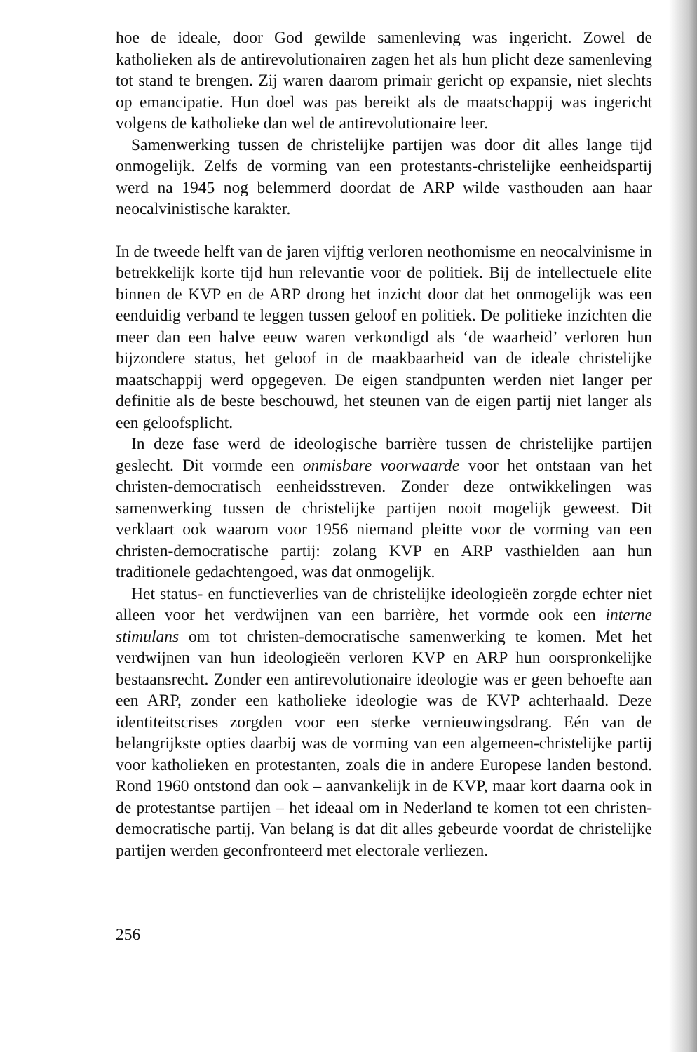hoe de ideale, door God gewilde samenleving was ingericht. Zowel de katholieken als de antirevolutionairen zagen het als hun plicht deze samenleving tot stand te brengen. Zij waren daarom primair gericht op expansie, niet slechts op emancipatie. Hun doel was pas bereikt als de maatschappij was ingericht volgens de katholieke dan wel de antirevolutionaire leer.
Samenwerking tussen de christelijke partijen was door dit alles lange tijd onmogelijk. Zelfs de vorming van een protestants-christelijke eenheidspartij werd na 1945 nog belemmerd doordat de ARP wilde vasthouden aan haar neocalvinistische karakter.
In de tweede helft van de jaren vijftig verloren neothomisme en neocalvinisme in betrekkelijk korte tijd hun relevantie voor de politiek. Bij de intellectuele elite binnen de KVP en de ARP drong het inzicht door dat het onmogelijk was een eenduidig verband te leggen tussen geloof en politiek. De politieke inzichten die meer dan een halve eeuw waren verkondigd als ‘de waarheid’ verloren hun bijzondere status, het geloof in de maakbaarheid van de ideale christelijke maatschappij werd opgegeven. De eigen standpunten werden niet langer per definitie als de beste beschouwd, het steunen van de eigen partij niet langer als een geloofsplicht.
In deze fase werd de ideologische barrière tussen de christelijke partijen geslecht. Dit vormde een onmisbare voorwaarde voor het ontstaan van het christen-democratisch eenheidsstreven. Zonder deze ontwikkelingen was samenwerking tussen de christelijke partijen nooit mogelijk geweest. Dit verklaart ook waarom voor 1956 niemand pleitte voor de vorming van een christen-democratische partij: zolang KVP en ARP vasthielden aan hun traditionele gedachtengoed, was dat onmogelijk.
Het status- en functieverlies van de christelijke ideologieën zorgde echter niet alleen voor het verdwijnen van een barrière, het vormde ook een interne stimulans om tot christen-democratische samenwerking te komen. Met het verdwijnen van hun ideologieën verloren KVP en ARP hun oorspronkelijke bestaansrecht. Zonder een antirevolutionaire ideologie was er geen behoefte aan een ARP, zonder een katholieke ideologie was de KVP achterhaald. Deze identiteitscrises zorgden voor een sterke vernieuwingsdrang. Eén van de belangrijkste opties daarbij was de vorming van een algemeen-christelijke partij voor katholieken en protestanten, zoals die in andere Europese landen bestond. Rond 1960 ontstond dan ook – aanvankelijk in de KVP, maar kort daarna ook in de protestantse partijen – het ideaal om in Nederland te komen tot een christen-democratische partij. Van belang is dat dit alles gebeurde voordat de christelijke partijen werden geconfronteerd met electorale verliezen.
256